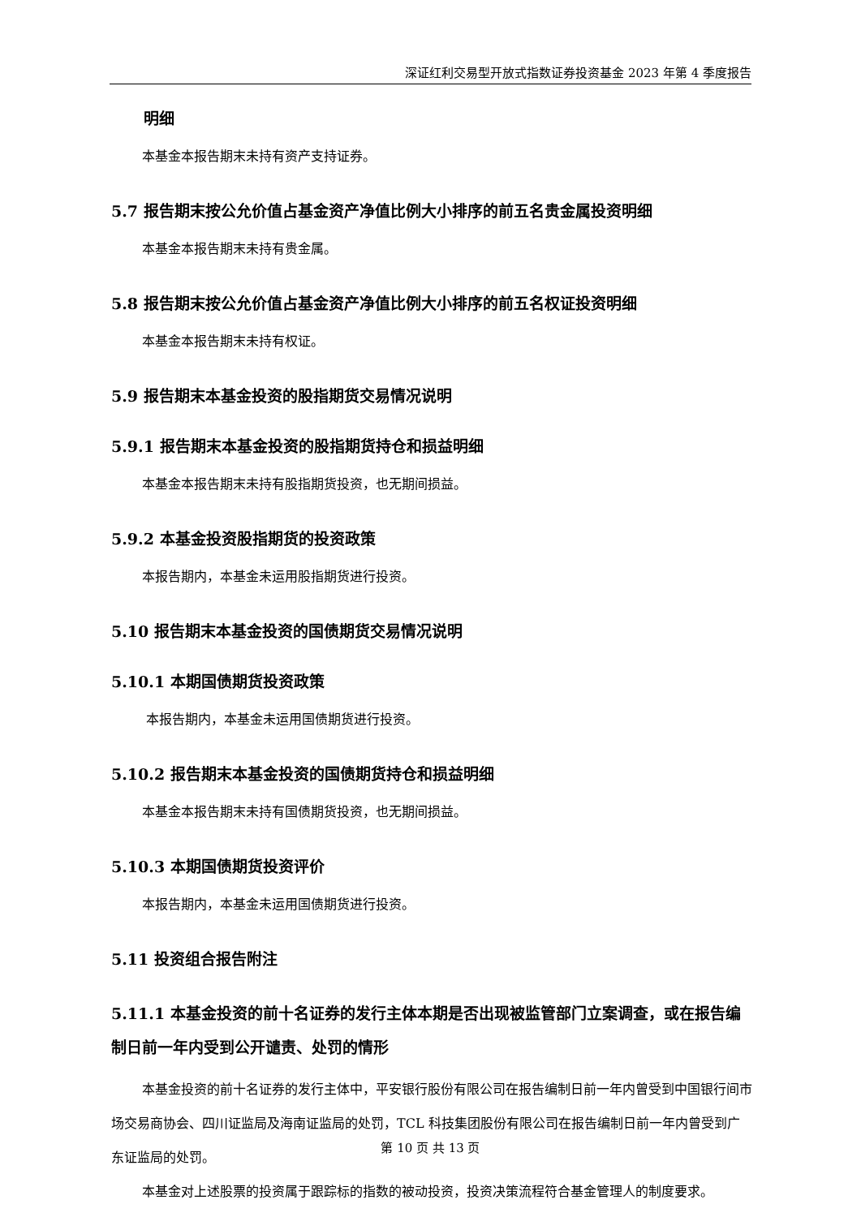深证红利交易型开放式指数证券投资基金 2023 年第 4 季度报告
明细
本基金本报告期末未持有资产支持证券。
5.7 报告期末按公允价值占基金资产净值比例大小排序的前五名贵金属投资明细
本基金本报告期末未持有贵金属。
5.8 报告期末按公允价值占基金资产净值比例大小排序的前五名权证投资明细
本基金本报告期末未持有权证。
5.9 报告期末本基金投资的股指期货交易情况说明
5.9.1 报告期末本基金投资的股指期货持仓和损益明细
本基金本报告期末未持有股指期货投资，也无期间损益。
5.9.2 本基金投资股指期货的投资政策
本报告期内，本基金未运用股指期货进行投资。
5.10 报告期末本基金投资的国债期货交易情况说明
5.10.1 本期国债期货投资政策
本报告期内，本基金未运用国债期货进行投资。
5.10.2 报告期末本基金投资的国债期货持仓和损益明细
本基金本报告期末未持有国债期货投资，也无期间损益。
5.10.3 本期国债期货投资评价
本报告期内，本基金未运用国债期货进行投资。
5.11 投资组合报告附注
5.11.1 本基金投资的前十名证券的发行主体本期是否出现被监管部门立案调查，或在报告编制日前一年内受到公开谴责、处罚的情形
本基金投资的前十名证券的发行主体中，平安银行股份有限公司在报告编制日前一年内曾受到中国银行间市场交易商协会、四川证监局及海南证监局的处罚，TCL 科技集团股份有限公司在报告编制日前一年内曾受到广东证监局的处罚。
本基金对上述股票的投资属于跟踪标的指数的被动投资，投资决策流程符合基金管理人的制度要求。
第 10 页 共 13 页